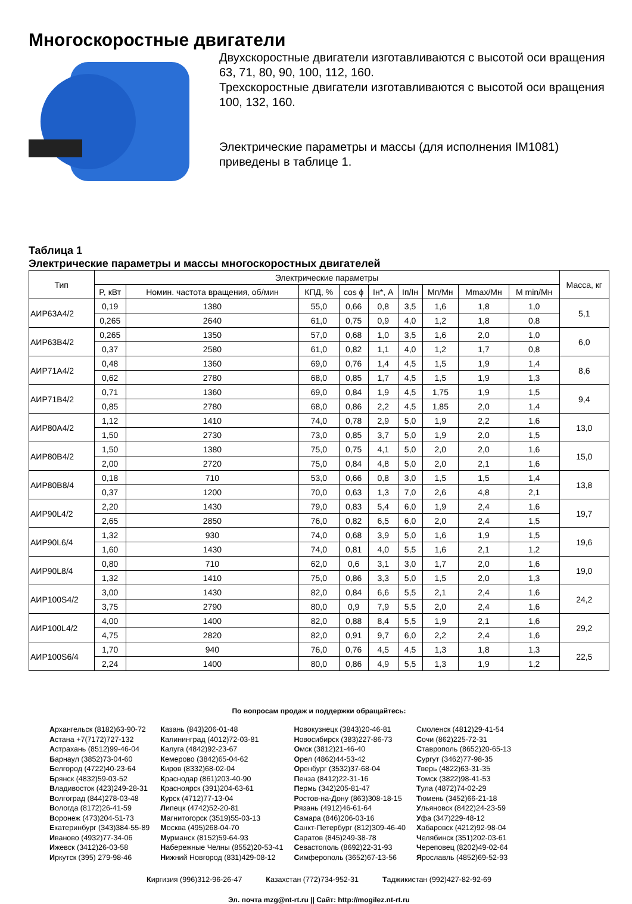Многоскоростные двигатели
Двухскоростные двигатели изготавливаются с высотой оси вращения 63, 71, 80, 90, 100, 112, 160.
Трехскоростные двигатели изготавливаются с высотой оси вращения 100, 132, 160.
Электрические параметры и массы (для исполнения IM1081) приведены в таблице 1.
Таблица 1
Электрические параметры и массы многоскоростных двигателей
| Тип | Электрические параметры | | | | | | | | | Масса, кг |
| --- | --- | --- | --- | --- | --- | --- | --- | --- | --- | --- |
| | P, кВт | Номин. частота вращения, об/мин | КПД, % | cos ϕ | Iн*, А | Iп/Iн | Мп/Мн | Мmax/Мн | М min/Мн | |
| АИР63А4/2 | 0,19 | 1380 | 55,0 | 0,66 | 0,8 | 3,5 | 1,6 | 1,8 | 1,0 | 5,1 |
| | 0,265 | 2640 | 61,0 | 0,75 | 0,9 | 4,0 | 1,2 | 1,8 | 0,8 | |
| АИР63В4/2 | 0,265 | 1350 | 57,0 | 0,68 | 1,0 | 3,5 | 1,6 | 2,0 | 1,0 | 6,0 |
| | 0,37 | 2580 | 61,0 | 0,82 | 1,1 | 4,0 | 1,2 | 1,7 | 0,8 | |
| АИР71А4/2 | 0,48 | 1360 | 69,0 | 0,76 | 1,4 | 4,5 | 1,5 | 1,9 | 1,4 | 8,6 |
| | 0,62 | 2780 | 68,0 | 0,85 | 1,7 | 4,5 | 1,5 | 1,9 | 1,3 | |
| АИР71В4/2 | 0,71 | 1360 | 69,0 | 0,84 | 1,9 | 4,5 | 1,75 | 1,9 | 1,5 | 9,4 |
| | 0,85 | 2780 | 68,0 | 0,86 | 2,2 | 4,5 | 1,85 | 2,0 | 1,4 | |
| АИР80А4/2 | 1,12 | 1410 | 74,0 | 0,78 | 2,9 | 5,0 | 1,9 | 2,2 | 1,6 | 13,0 |
| | 1,50 | 2730 | 73,0 | 0,85 | 3,7 | 5,0 | 1,9 | 2,0 | 1,5 | |
| АИР80В4/2 | 1,50 | 1380 | 75,0 | 0,75 | 4,1 | 5,0 | 2,0 | 2,0 | 1,6 | 15,0 |
| | 2,00 | 2720 | 75,0 | 0,84 | 4,8 | 5,0 | 2,0 | 2,1 | 1,6 | |
| АИР80В8/4 | 0,18 | 710 | 53,0 | 0,66 | 0,8 | 3,0 | 1,5 | 1,5 | 1,4 | 13,8 |
| | 0,37 | 1200 | 70,0 | 0,63 | 1,3 | 7,0 | 2,6 | 4,8 | 2,1 | |
| АИР90L4/2 | 2,20 | 1430 | 79,0 | 0,83 | 5,4 | 6,0 | 1,9 | 2,4 | 1,6 | 19,7 |
| | 2,65 | 2850 | 76,0 | 0,82 | 6,5 | 6,0 | 2,0 | 2,4 | 1,5 | |
| АИР90L6/4 | 1,32 | 930 | 74,0 | 0,68 | 3,9 | 5,0 | 1,6 | 1,9 | 1,5 | 19,6 |
| | 1,60 | 1430 | 74,0 | 0,81 | 4,0 | 5,5 | 1,6 | 2,1 | 1,2 | |
| АИР90L8/4 | 0,80 | 710 | 62,0 | 0,6 | 3,1 | 3,0 | 1,7 | 2,0 | 1,6 | 19,0 |
| | 1,32 | 1410 | 75,0 | 0,86 | 3,3 | 5,0 | 1,5 | 2,0 | 1,3 | |
| АИР100S4/2 | 3,00 | 1430 | 82,0 | 0,84 | 6,6 | 5,5 | 2,1 | 2,4 | 1,6 | 24,2 |
| | 3,75 | 2790 | 80,0 | 0,9 | 7,9 | 5,5 | 2,0 | 2,4 | 1,6 | |
| АИР100L4/2 | 4,00 | 1400 | 82,0 | 0,88 | 8,4 | 5,5 | 1,9 | 2,1 | 1,6 | 29,2 |
| | 4,75 | 2820 | 82,0 | 0,91 | 9,7 | 6,0 | 2,2 | 2,4 | 1,6 | |
| АИР100S6/4 | 1,70 | 940 | 76,0 | 0,76 | 4,5 | 4,5 | 1,3 | 1,8 | 1,3 | 22,5 |
| | 2,24 | 1400 | 80,0 | 0,86 | 4,9 | 5,5 | 1,3 | 1,9 | 1,2 | |
По вопросам продаж и поддержки обращайтесь:
Архангельск (8182)63-90-72
Астана +7(7172)727-132
Астрахань (8512)99-46-04
Барнаул (3852)73-04-60
Белгород (4722)40-23-64
Брянск (4832)59-03-52
Владивосток (423)249-28-31
Волгоград (844)278-03-48
Вологда (8172)26-41-59
Воронеж (473)204-51-73
Екатеринбург (343)384-55-89
Иваново (4932)77-34-06
Ижевск (3412)26-03-58
Иркутск (395) 279-98-46
Казань (843)206-01-48
Калининград (4012)72-03-81
Калуга (4842)92-23-67
Кемерово (3842)65-04-62
Киров (8332)68-02-04
Краснодар (861)203-40-90
Красноярск (391)204-63-61
Курск (4712)77-13-04
Липецк (4742)52-20-81
Магнитогорск (3519)55-03-13
Москва (495)268-04-70
Мурманск (8152)59-64-93
Набережные Челны (8552)20-53-41
Нижний Новгород (831)429-08-12
Новокузнецк (3843)20-46-81
Новосибирск (383)227-86-73
Омск (3812)21-46-40
Орел (4862)44-53-42
Оренбург (3532)37-68-04
Пенза (8412)22-31-16
Пермь (342)205-81-47
Ростов-на-Дону (863)308-18-15
Рязань (4912)46-61-64
Самара (846)206-03-16
Санкт-Петербург (812)309-46-40
Саратов (845)249-38-78
Севастополь (8692)22-31-93
Симферополь (3652)67-13-56
Смоленск (4812)29-41-54
Сочи (862)225-72-31
Ставрополь (8652)20-65-13
Сургут (3462)77-98-35
Тверь (4822)63-31-35
Томск (3822)98-41-53
Тула (4872)74-02-29
Тюмень (3452)66-21-18
Ульяновск (8422)24-23-59
Уфа (347)229-48-12
Хабаровск (4212)92-98-04
Челябинск (351)202-03-61
Череповец (8202)49-02-64
Ярославль (4852)69-52-93
Киргизия (996)312-96-26-47 Казахстан (772)734-952-31 Таджикистан (992)427-82-92-69
Эл. почта mzg@nt-rt.ru || Сайт: http://mogilez.nt-rt.ru